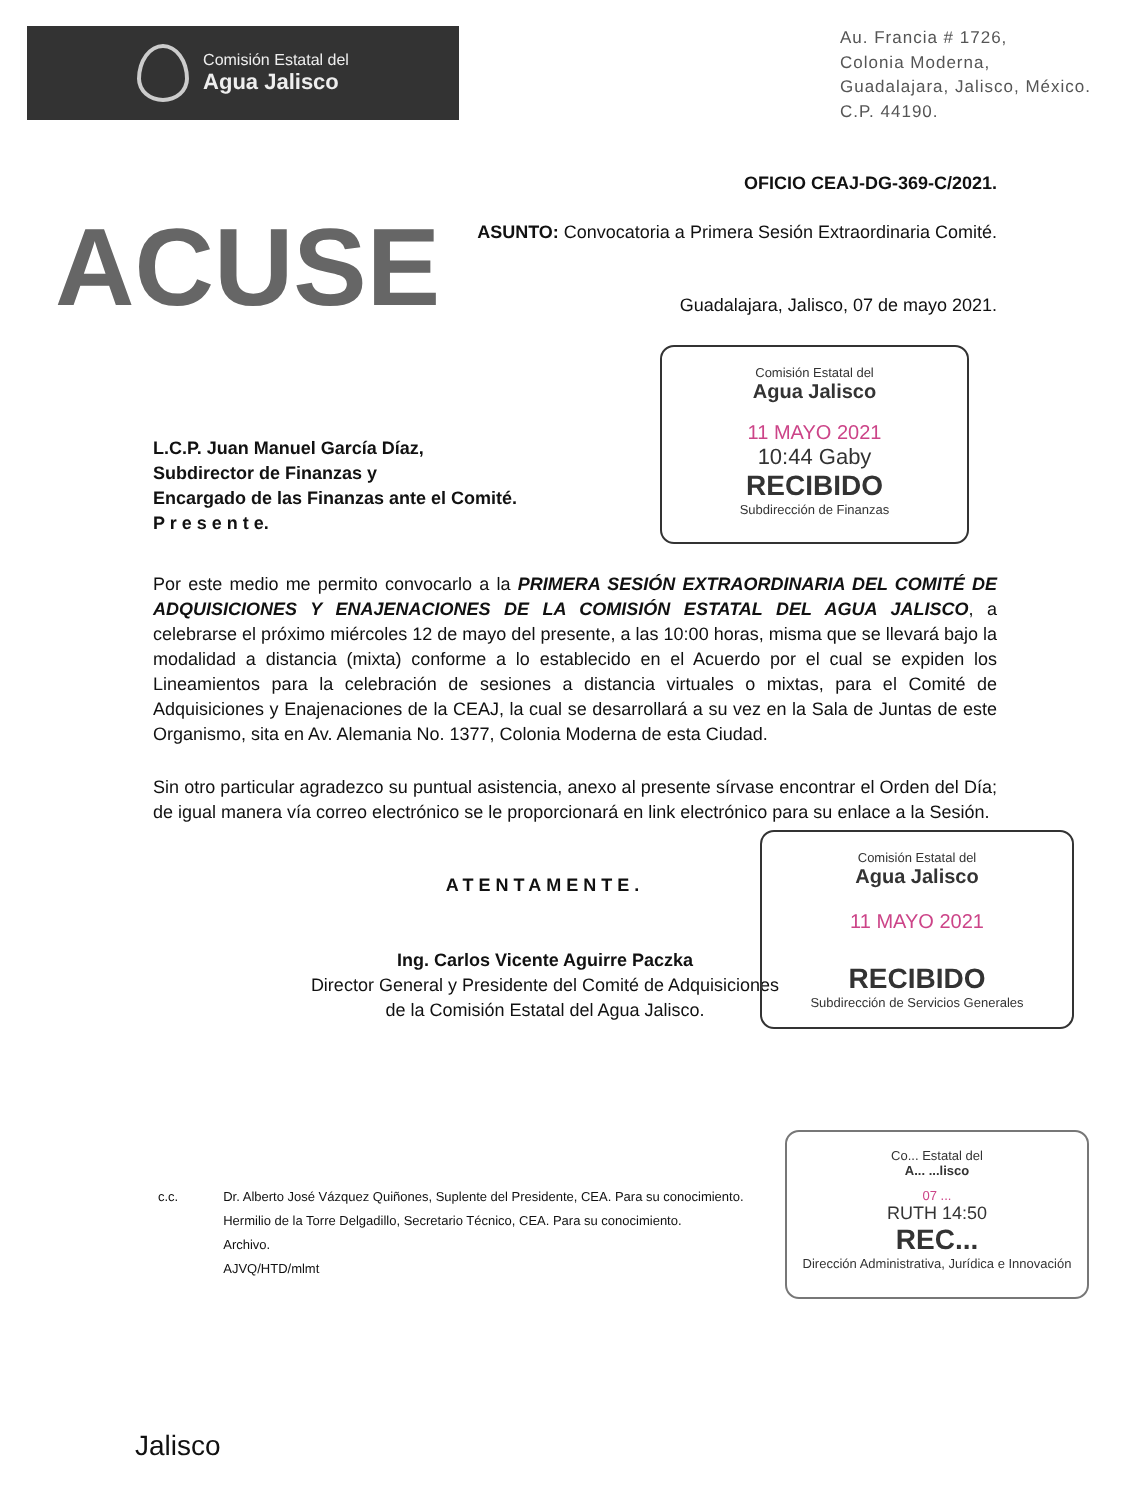Comisión Estatal del
Agua Jalisco
Au. Francia # 1726,
Colonia Moderna,
Guadalajara, Jalisco, México.
C.P. 44190.
OFICIO CEAJ-DG-369-C/2021.
ACUSE
ASUNTO: Convocatoria a Primera Sesión Extraordinaria Comité.
Guadalajara, Jalisco, 07 de mayo 2021.
Comisión Estatal del
Agua Jalisco
11 MAYO 2021
10:44 Gaby
RECIBIDO
Subdirección de Finanzas
L.C.P. Juan Manuel García Díaz,
Subdirector de Finanzas y
Encargado de las Finanzas ante el Comité.
P r e s e n t e.
Por este medio me permito convocarlo a la PRIMERA SESIÓN EXTRAORDINARIA DEL COMITÉ DE ADQUISICIONES Y ENAJENACIONES DE LA COMISIÓN ESTATAL DEL AGUA JALISCO, a celebrarse el próximo miércoles 12 de mayo del presente, a las 10:00 horas, misma que se llevará bajo la modalidad a distancia (mixta) conforme a lo establecido en el Acuerdo por el cual se expiden los Lineamientos para la celebración de sesiones a distancia virtuales o mixtas, para el Comité de Adquisiciones y Enajenaciones de la CEAJ, la cual se desarrollará a su vez en la Sala de Juntas de este Organismo, sita en Av. Alemania No. 1377, Colonia Moderna de esta Ciudad.
Sin otro particular agradezco su puntual asistencia, anexo al presente sírvase encontrar el Orden del Día; de igual manera vía correo electrónico se le proporcionará en link electrónico para su enlace a la Sesión.
ATENTAMENTE.
Ing. Carlos Vicente Aguirre Paczka
Director General y Presidente del Comité de Adquisiciones
de la Comisión Estatal del Agua Jalisco.
Comisión Estatal del
Agua Jalisco
11 MAYO 2021
RECIBIDO
Subdirección de Servicios Generales
Co... Estatal del
A... ...lisco
07 ...
RUTH 14:50
REC...
Dirección Administrativa, Jurídica e Innovación
c.c. Dr. Alberto José Vázquez Quiñones, Suplente del Presidente, CEA. Para su conocimiento.
Hermilio de la Torre Delgadillo, Secretario Técnico, CEA. Para su conocimiento.
Archivo.
AJVQ/HTD/mlmt
Jalisco